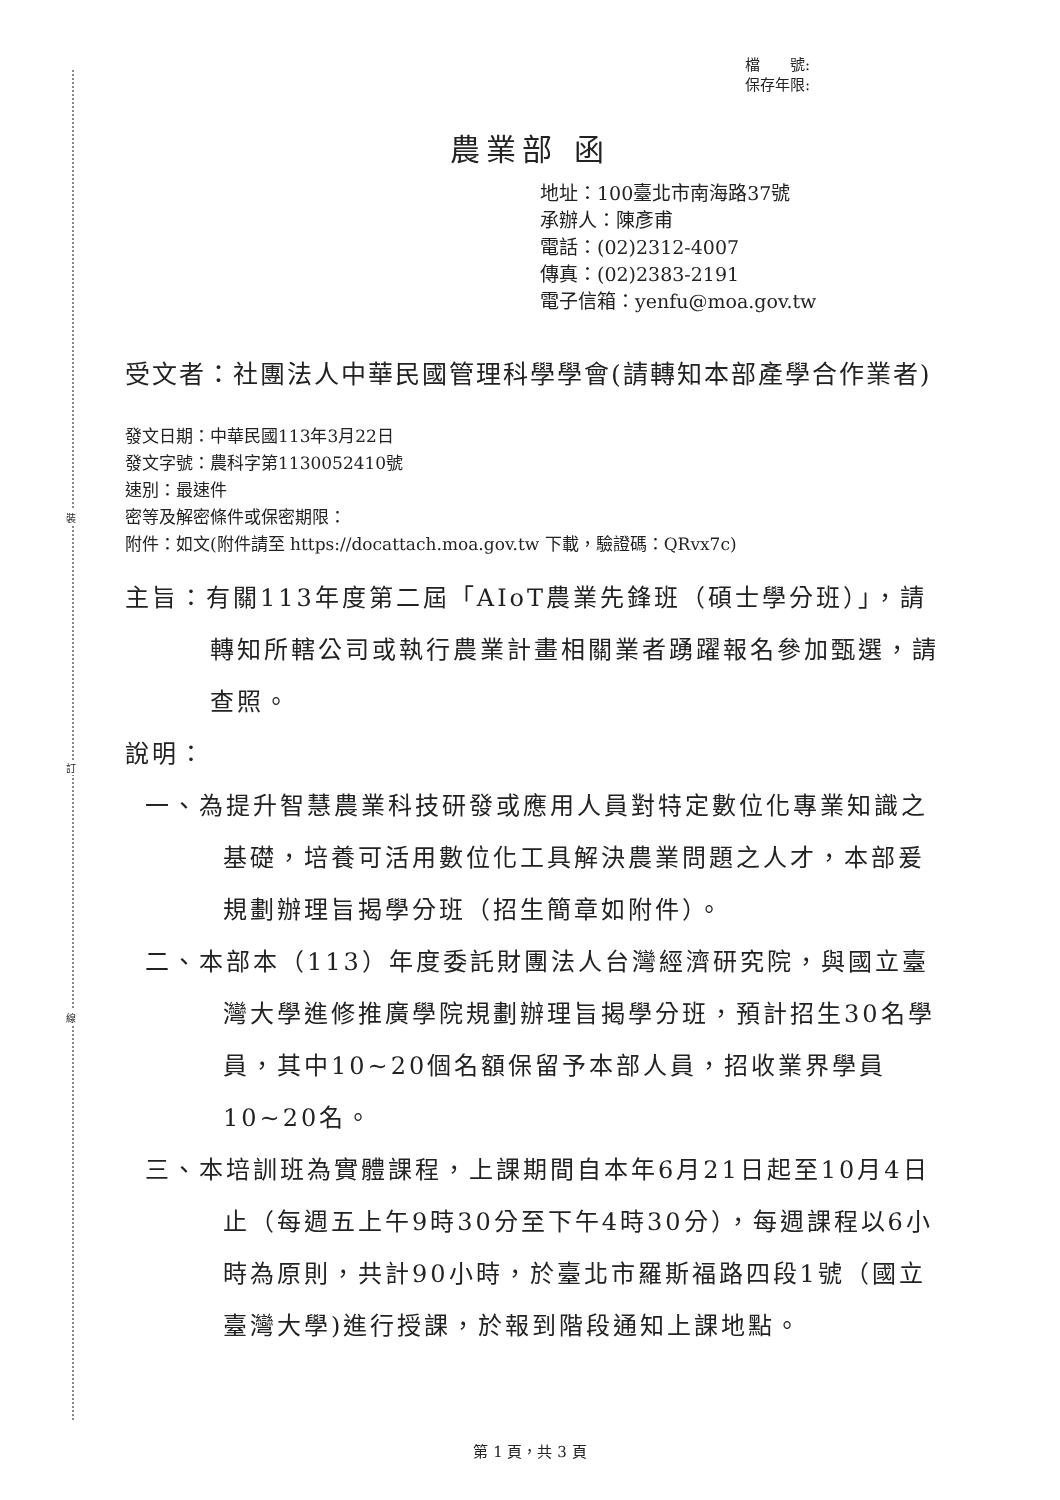裝
訂
線
檔　　號:
保存年限:
農業部 函
地址：100臺北市南海路37號
承辦人：陳彥甫
電話：(02)2312-4007
傳真：(02)2383-2191
電子信箱：yenfu@moa.gov.tw
受文者：社團法人中華民國管理科學學會(請轉知本部產學合作業者)
發文日期：中華民國113年3月22日
發文字號：農科字第1130052410號
速別：最速件
密等及解密條件或保密期限：
附件：如文(附件請至 https://docattach.moa.gov.tw 下載，驗證碼：QRvx7c)
主旨：有關113年度第二屆「AIoT農業先鋒班（碩士學分班）」，請轉知所轄公司或執行農業計畫相關業者踴躍報名參加甄選，請查照。
說明：
一、為提升智慧農業科技研發或應用人員對特定數位化專業知識之基礎，培養可活用數位化工具解決農業問題之人才，本部爰規劃辦理旨揭學分班（招生簡章如附件）。
二、本部本（113）年度委託財團法人台灣經濟研究院，與國立臺灣大學進修推廣學院規劃辦理旨揭學分班，預計招生30名學員，其中10~20個名額保留予本部人員，招收業界學員10~20名。
三、本培訓班為實體課程，上課期間自本年6月21日起至10月4日止（每週五上午9時30分至下午4時30分），每週課程以6小時為原則，共計90小時，於臺北市羅斯福路四段1號（國立臺灣大學)進行授課，於報到階段通知上課地點。
第 1 頁，共 3 頁